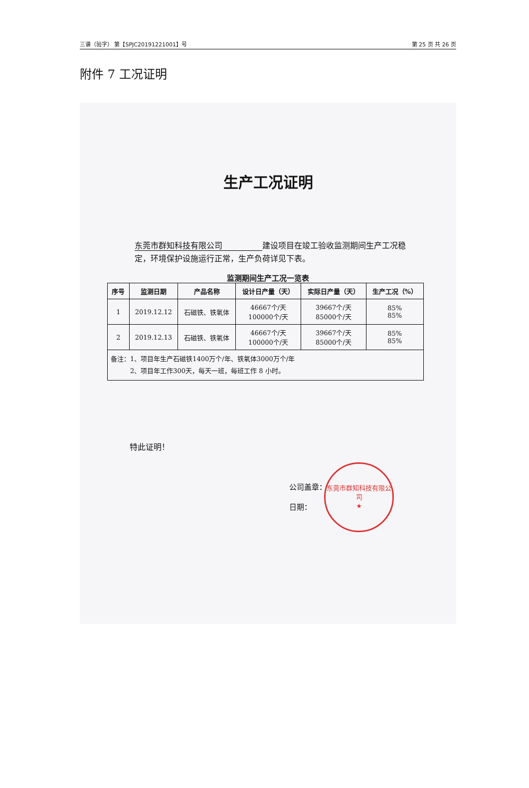三谱（验字） 第【SPJC20191221001】号 第 25 页 共 26 页
附件 7 工况证明
生产工况证明
东莞市群知科技有限公司 建设项目在竣工验收监测期间生产工况稳定，环境保护设施运行正常，生产负荷详见下表。
监测期间生产工况一览表
| 序号 | 监测日期 | 产品名称 | 设计日产量（天） | 实际日产量（天） | 生产工况（%） |
| --- | --- | --- | --- | --- | --- |
| 1 | 2019.12.12 | 石磁铁、铁氧体 | 46667个/天 100000个/天 | 39667个/天 85000个/天 | 85% 85% |
| 2 | 2019.12.13 | 石磁铁、铁氧体 | 46667个/天 100000个/天 | 39667个/天 85000个/天 | 85% 85% |
| 备注：1、项目年生产石磁铁1400万个/年、铁氧体3000万个/年 2、项目年工作300天，每天一班，每班工作 8 小时。 | | | | | |
特此证明！
公司盖章：
日期：
东莞市群知科技有限公司
★